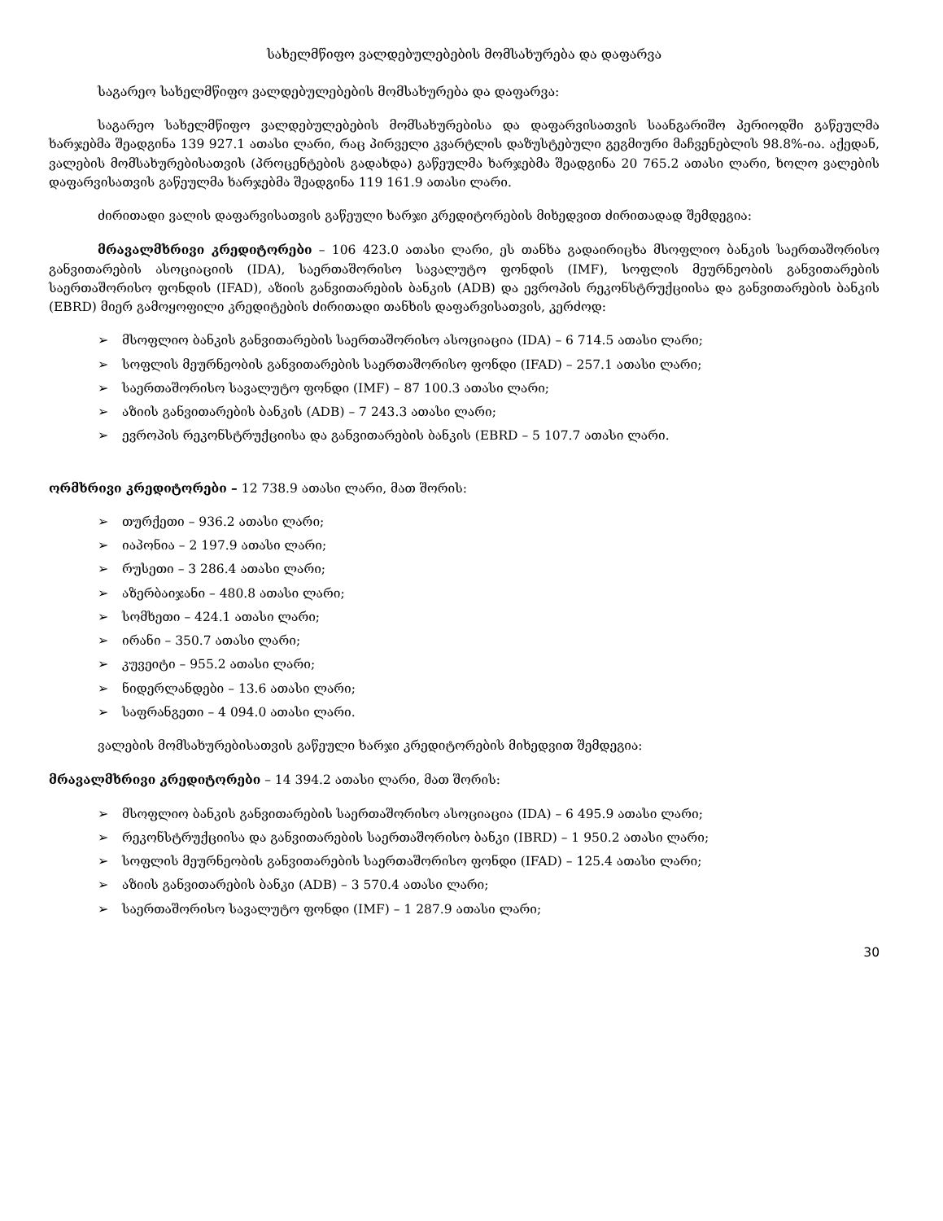სახელმწიფო ვალდებულებების მომსახურება და დაფარვა
საგარეო სახელმწიფო ვალდებულებების მომსახურება და დაფარვა:
საგარეო სახელმწიფო ვალდებულებების მომსახურებისა და დაფარვისათვის საანგარიშო პერიოდში გაწეულმა ხარჯებმა შეადგინა 139 927.1 ათასი ლარი, რაც პირველი კვარტლის დაზუსტებული გეგმიური მაჩვენებლის 98.8%-ია. აქედან, ვალების მომსახურებისათვის (პროცენტების გადახდა) გაწეულმა ხარჯებმა შეადგინა 20 765.2 ათასი ლარი, ხოლო ვალების დაფარვისათვის გაწეულმა ხარჯებმა შეადგინა 119 161.9 ათასი ლარი.
ძირითადი ვალის დაფარვისათვის გაწეული ხარჯი კრედიტორების მიხედვით ძირითადად შემდეგია:
მრავალმხრივი კრედიტორები – 106 423.0 ათასი ლარი, ეს თანხა გადაირიცხა მსოფლიო ბანკის საერთაშორისო განვითარების ასოციაციის (IDA), საერთაშორისო სავალუტო ფონდის (IMF), სოფლის მეურნეობის განვითარების საერთაშორისო ფონდის (IFAD), აზიის განვითარების ბანკის (ADB) და ევროპის რეკონსტრუქციისა და განვითარების ბანკის (EBRD) მიერ გამოყოფილი კრედიტების ძირითადი თანხის დაფარვისათვის, კერძოდ:
➢ მსოფლიო ბანკის განვითარების საერთაშორისო ასოციაცია (IDA) – 6 714.5 ათასი ლარი;
➢ სოფლის მეურნეობის განვითარების საერთაშორისო ფონდი (IFAD) – 257.1 ათასი ლარი;
➢ საერთაშორისო სავალუტო ფონდი (IMF) – 87 100.3 ათასი ლარი;
➢ აზიის განვითარების ბანკის (ADB) – 7 243.3 ათასი ლარი;
➢ ევროპის რეკონსტრუქციისა და განვითარების ბანკის (EBRD – 5 107.7 ათასი ლარი.
ორმხრივი კრედიტორები – 12 738.9 ათასი ლარი, მათ შორის:
➢ თურქეთი – 936.2 ათასი ლარი;
➢ იაპონია – 2 197.9 ათასი ლარი;
➢ რუსეთი – 3 286.4 ათასი ლარი;
➢ აზერბაიჯანი – 480.8 ათასი ლარი;
➢ სომხეთი – 424.1 ათასი ლარი;
➢ ირანი – 350.7 ათასი ლარი;
➢ კუვეიტი – 955.2 ათასი ლარი;
➢ ნიდერლანდები – 13.6 ათასი ლარი;
➢ საფრანგეთი – 4 094.0 ათასი ლარი.
ვალების მომსახურებისათვის გაწეული ხარჯი კრედიტორების მიხედვით შემდეგია:
მრავალმხრივი კრედიტორები – 14 394.2 ათასი ლარი, მათ შორის:
➢ მსოფლიო ბანკის განვითარების საერთაშორისო ასოციაცია (IDA) – 6 495.9 ათასი ლარი;
➢ რეკონსტრუქციისა და განვითარების საერთაშორისო ბანკი (IBRD) – 1 950.2 ათასი ლარი;
➢ სოფლის მეურნეობის განვითარების საერთაშორისო ფონდი (IFAD) – 125.4 ათასი ლარი;
➢ აზიის განვითარების ბანკი (ADB) – 3 570.4 ათასი ლარი;
➢ საერთაშორისო სავალუტო ფონდი (IMF) – 1 287.9 ათასი ლარი;
30